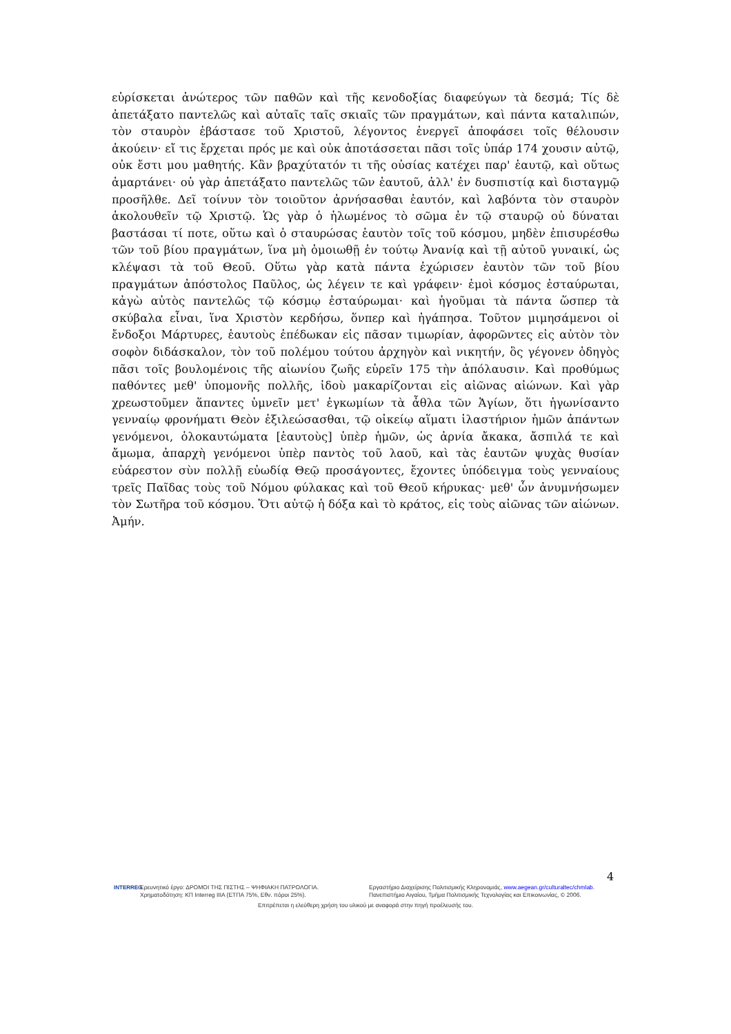εὑρίσκεται ἀνώτερος τῶν παθῶν καὶ τῆς κενοδοξίας διαφεύγων τὰ δεσμά; Τίς δὲ ἀπετάξατο παντελῶς καὶ αὐταῖς ταῖς σκιαῖς τῶν πραγμάτων, καὶ πάντα καταλιπών, τὸν σταυρὸν ἐβάστασε τοῦ Χριστοῦ, λέγοντος ἐνεργεῖ ἀποφάσει τοῖς θέλουσιν ἀκούειν· εἴ τις ἔρχεται πρός με καὶ οὐκ ἀποτάσσεται πᾶσι τοῖς ὑπάρ 174 χουσιν αὐτῷ, οὐκ ἔστι μου μαθητής. Κἂν βραχύτατόν τι τῆς οὐσίας κατέχει παρ' ἑαυτῷ, καὶ οὕτως ἁμαρτάνει· οὐ γὰρ ἀπετάξατο παντελῶς τῶν ἑαυτοῦ, ἀλλ' ἐν δυσπιστίᾳ καὶ δισταγμῷ προσῆλθε. Δεῖ τοίνυν τὸν τοιοῦτον ἀρνήσασθαι ἑαυτόν, καὶ λαβόντα τὸν σταυρὸν ἀκολουθεῖν τῷ Χριστῷ. Ὡς γὰρ ὁ ἡλωμένος τὸ σῶμα ἐν τῷ σταυρῷ οὐ δύναται βαστάσαι τί ποτε, οὕτω καὶ ὁ σταυρώσας ἑαυτὸν τοῖς τοῦ κόσμου, μηδὲν ἐπισυρέσθω τῶν τοῦ βίου πραγμάτων, ἵνα μὴ ὁμοιωθῇ ἐν τούτῳ Ἀνανίᾳ καὶ τῇ αὐτοῦ γυναικί, ὡς κλέψασι τὰ τοῦ Θεοῦ. Οὕτω γὰρ κατὰ πάντα ἐχώρισεν ἑαυτὸν τῶν τοῦ βίου πραγμάτων ἀπόστολος Παῦλος, ὡς λέγειν τε καὶ γράφειν· ἐμοὶ κόσμος ἐσταύρωται, κἀγὼ αὐτὸς παντελῶς τῷ κόσμῳ ἐσταύρωμαι· καὶ ἡγοῦμαι τὰ πάντα ὥσπερ τὰ σκύβαλα εἶναι, ἵνα Χριστὸν κερδήσω, ὅνπερ καὶ ἠγάπησα. Τοῦτον μιμησάμενοι οἱ ἔνδοξοι Μάρτυρες, ἑαυτοὺς ἐπέδωκαν εἰς πᾶσαν τιμωρίαν, ἀφορῶντες εἰς αὐτὸν τὸν σοφὸν διδάσκαλον, τὸν τοῦ πολέμου τούτου ἀρχηγὸν καὶ νικητήν, ὃς γέγονεν ὁδηγὸς πᾶσι τοῖς βουλομένοις τῆς αἰωνίου ζωῆς εὑρεῖν 175 τὴν ἀπόλαυσιν. Καὶ προθύμως παθόντες μεθ' ὑπομονῆς πολλῆς, ἰδοὺ μακαρίζονται εἰς αἰῶνας αἰώνων. Καὶ γὰρ χρεωστοῦμεν ἅπαντες ὑμνεῖν μετ' ἐγκωμίων τὰ ἆθλα τῶν Ἁγίων, ὅτι ἠγωνίσαντο γενναίῳ φρονήματι Θεὸν ἐξιλεώσασθαι, τῷ οἰκείῳ αἵματι ἱλαστήριον ἡμῶν ἁπάντων γενόμενοι, ὁλοκαυτώματα [ἑαυτοὺς] ὑπὲρ ἡμῶν, ὡς ἀρνία ἄκακα, ἄσπιλά τε καὶ ἄμωμα, ἀπαρχὴ γενόμενοι ὑπὲρ παντὸς τοῦ λαοῦ, καὶ τὰς ἑαυτῶν ψυχὰς θυσίαν εὐάρεστον σὺν πολλῇ εὐωδίᾳ Θεῷ προσάγοντες, ἔχοντες ὑπόδειγμα τοὺς γενναίους τρεῖς Παῖδας τοὺς τοῦ Νόμου φύλακας καὶ τοῦ Θεοῦ κήρυκας· μεθ' ὧν ἀνυμνήσωμεν τὸν Σωτῆρα τοῦ κόσμου. Ὅτι αὐτῷ ἡ δόξα καὶ τὸ κράτος, εἰς τοὺς αἰῶνας τῶν αἰώνων. Ἀμήν.
4
INTERREG Ερευνητικό έργο: ΔΡΟΜΟΙ ΤΗΣ ΠΙΣΤΗΣ – ΨΗΦΙΑΚΗ ΠΑΤΡΟΛΟΓΙΑ.
Χρηματοδότηση: ΚΠ Interreg IIIA (ΕΤΠΑ 75%, Εθν. πόροι 25%).
Εργαστήριο Διαχείρισης Πολιτισμικής Κληρονομιάς, www.aegean.gr/culturaltec/chmlab.
Πανεπιστήμιο Αιγαίου, Τμήμα Πολιτισμικής Τεχνολογίας και Επικοινωνίας, © 2006.
Επιτρέπεται η ελεύθερη χρήση του υλικού με αναφορά στην πηγή προέλευσής του.